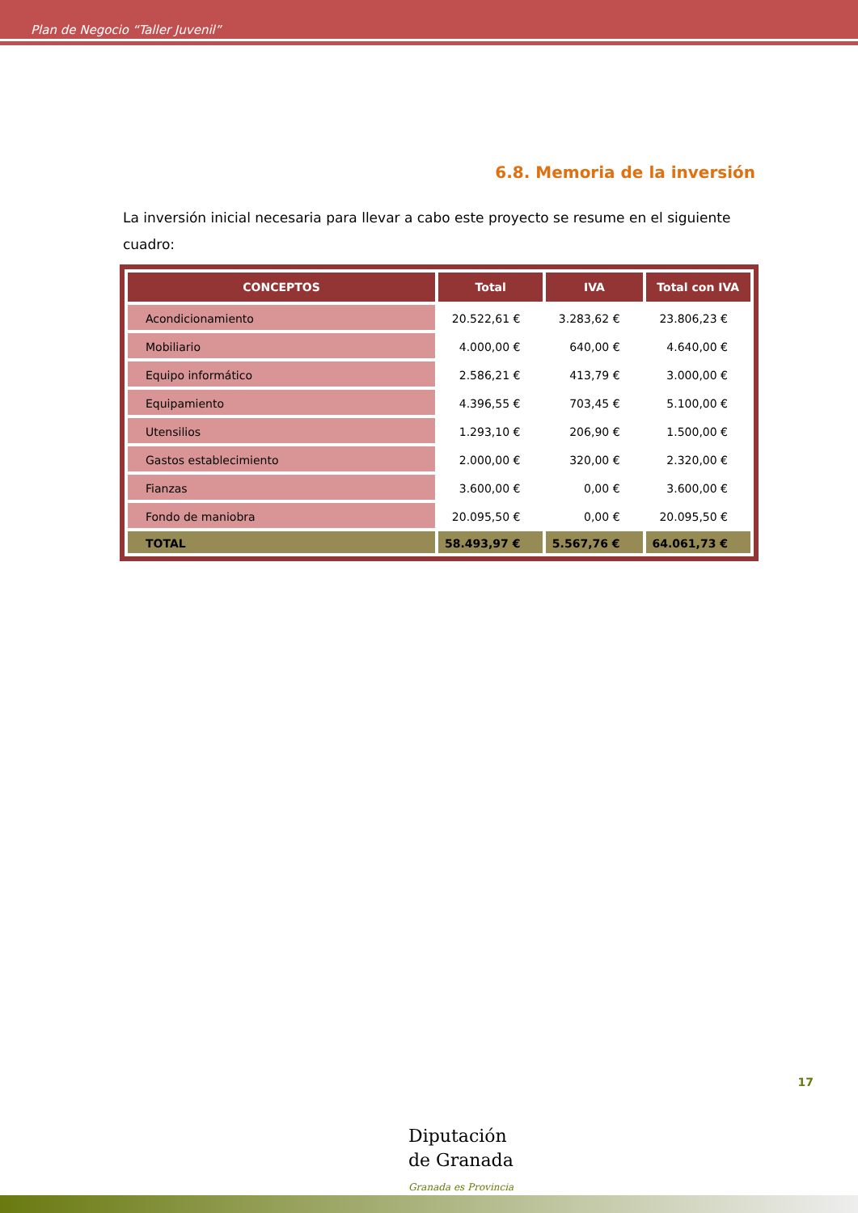Plan de Negocio “Taller Juvenil”
6.8. Memoria de la inversión
La inversión inicial necesaria para llevar a cabo este proyecto se resume en el siguiente cuadro:
| CONCEPTOS | Total | IVA | Total con IVA |
| --- | --- | --- | --- |
| Acondicionamiento | 20.522,61 € | 3.283,62 € | 23.806,23 € |
| Mobiliario | 4.000,00 € | 640,00 € | 4.640,00 € |
| Equipo informático | 2.586,21 € | 413,79 € | 3.000,00 € |
| Equipamiento | 4.396,55 € | 703,45 € | 5.100,00 € |
| Utensilios | 1.293,10 € | 206,90 € | 1.500,00 € |
| Gastos establecimiento | 2.000,00 € | 320,00 € | 2.320,00 € |
| Fianzas | 3.600,00 € | 0,00 € | 3.600,00 € |
| Fondo de maniobra | 20.095,50 € | 0,00 € | 20.095,50 € |
| TOTAL | 58.493,97 € | 5.567,76 € | 64.061,73 € |
17
Diputación
de Granada
Granada es Provincia